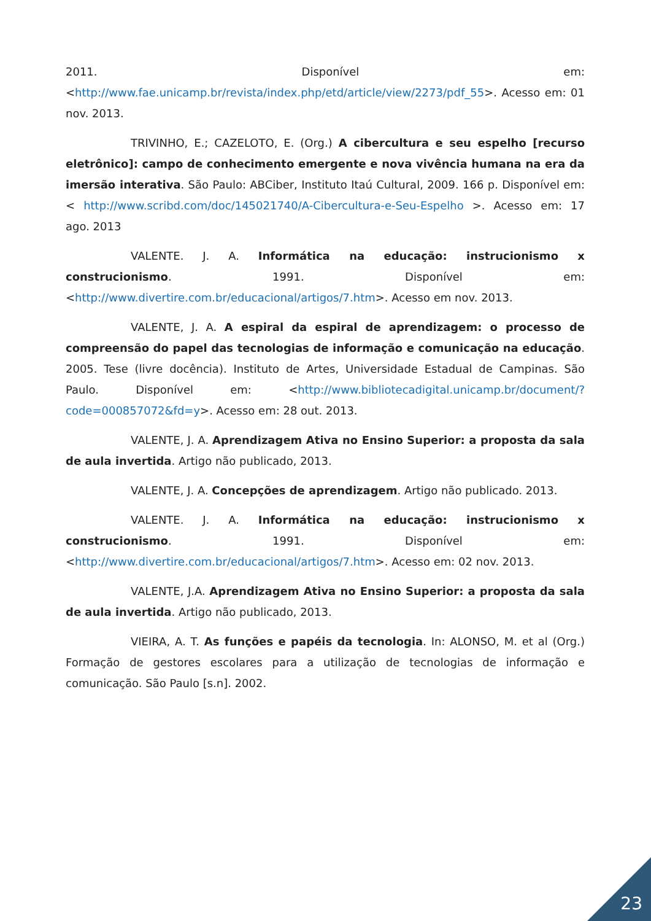2011. Disponível em: <http://www.fae.unicamp.br/revista/index.php/etd/article/view/2273/pdf_55>. Acesso em: 01 nov. 2013.
TRIVINHO, E.; CAZELOTO, E. (Org.) A cibercultura e seu espelho [recurso eletrônico]: campo de conhecimento emergente e nova vivência humana na era da imersão interativa. São Paulo: ABCiber, Instituto Itaú Cultural, 2009. 166 p. Disponível em: < http://www.scribd.com/doc/145021740/A-Cibercultura-e-Seu-Espelho >. Acesso em: 17 ago. 2013
VALENTE. J. A. Informática na educação: instrucionismo x construcionismo. 1991. Disponível em: <http://www.divertire.com.br/educacional/artigos/7.htm>. Acesso em nov. 2013.
VALENTE, J. A. A espiral da espiral de aprendizagem: o processo de compreensão do papel das tecnologias de informação e comunicação na educação. 2005. Tese (livre docência). Instituto de Artes, Universidade Estadual de Campinas. São Paulo. Disponível em: <http://www.bibliotecadigital.unicamp.br/document/?code=000857072&fd=y>. Acesso em: 28 out. 2013.
VALENTE, J. A. Aprendizagem Ativa no Ensino Superior: a proposta da sala de aula invertida. Artigo não publicado, 2013.
VALENTE, J. A. Concepções de aprendizagem. Artigo não publicado. 2013.
VALENTE. J. A. Informática na educação: instrucionismo x construcionismo. 1991. Disponível em: <http://www.divertire.com.br/educacional/artigos/7.htm>. Acesso em: 02 nov. 2013.
VALENTE, J.A. Aprendizagem Ativa no Ensino Superior: a proposta da sala de aula invertida. Artigo não publicado, 2013.
VIEIRA, A. T. As funções e papéis da tecnologia. In: ALONSO, M. et al (Org.) Formação de gestores escolares para a utilização de tecnologias de informação e comunicação. São Paulo [s.n]. 2002.
23